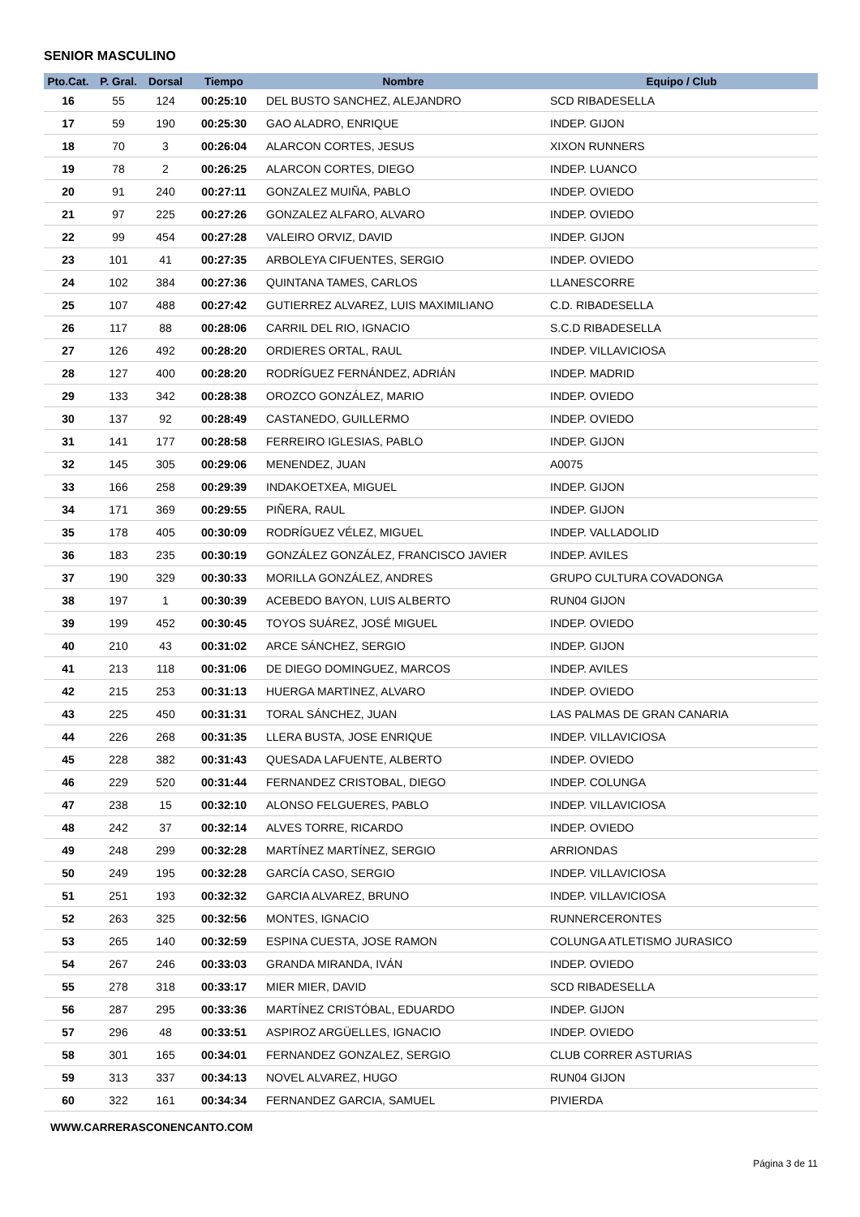SENIOR MASCULINO
| Pto.Cat. | P. Gral. | Dorsal | Tiempo | Nombre | Equipo / Club |
| --- | --- | --- | --- | --- | --- |
| 16 | 55 | 124 | 00:25:10 | DEL BUSTO SANCHEZ, ALEJANDRO | SCD RIBADESELLA |
| 17 | 59 | 190 | 00:25:30 | GAO ALADRO, ENRIQUE | INDEP. GIJON |
| 18 | 70 | 3 | 00:26:04 | ALARCON CORTES, JESUS | XIXON RUNNERS |
| 19 | 78 | 2 | 00:26:25 | ALARCON CORTES, DIEGO | INDEP. LUANCO |
| 20 | 91 | 240 | 00:27:11 | GONZALEZ MUIÑA, PABLO | INDEP. OVIEDO |
| 21 | 97 | 225 | 00:27:26 | GONZALEZ ALFARO, ALVARO | INDEP. OVIEDO |
| 22 | 99 | 454 | 00:27:28 | VALEIRO ORVIZ, DAVID | INDEP. GIJON |
| 23 | 101 | 41 | 00:27:35 | ARBOLEYA CIFUENTES, SERGIO | INDEP. OVIEDO |
| 24 | 102 | 384 | 00:27:36 | QUINTANA TAMES, CARLOS | LLANESCORRE |
| 25 | 107 | 488 | 00:27:42 | GUTIERREZ ALVAREZ, LUIS MAXIMILIANO | C.D. RIBADESELLA |
| 26 | 117 | 88 | 00:28:06 | CARRIL DEL RIO, IGNACIO | S.C.D RIBADESELLA |
| 27 | 126 | 492 | 00:28:20 | ORDIERES ORTAL, RAUL | INDEP. VILLAVICIOSA |
| 28 | 127 | 400 | 00:28:20 | RODRÍGUEZ FERNÁNDEZ, ADRIÁN | INDEP. MADRID |
| 29 | 133 | 342 | 00:28:38 | OROZCO GONZÁLEZ, MARIO | INDEP. OVIEDO |
| 30 | 137 | 92 | 00:28:49 | CASTANEDO, GUILLERMO | INDEP. OVIEDO |
| 31 | 141 | 177 | 00:28:58 | FERREIRO IGLESIAS, PABLO | INDEP. GIJON |
| 32 | 145 | 305 | 00:29:06 | MENENDEZ, JUAN | A0075 |
| 33 | 166 | 258 | 00:29:39 | INDAKOETXEA, MIGUEL | INDEP. GIJON |
| 34 | 171 | 369 | 00:29:55 | PIÑERA, RAUL | INDEP. GIJON |
| 35 | 178 | 405 | 00:30:09 | RODRÍGUEZ VÉLEZ, MIGUEL | INDEP. VALLADOLID |
| 36 | 183 | 235 | 00:30:19 | GONZÁLEZ GONZÁLEZ, FRANCISCO JAVIER | INDEP. AVILES |
| 37 | 190 | 329 | 00:30:33 | MORILLA GONZÁLEZ, ANDRES | GRUPO CULTURA COVADONGA |
| 38 | 197 | 1 | 00:30:39 | ACEBEDO BAYON, LUIS ALBERTO | RUN04 GIJON |
| 39 | 199 | 452 | 00:30:45 | TOYOS SUÁREZ, JOSÉ MIGUEL | INDEP. OVIEDO |
| 40 | 210 | 43 | 00:31:02 | ARCE SÁNCHEZ, SERGIO | INDEP. GIJON |
| 41 | 213 | 118 | 00:31:06 | DE DIEGO DOMINGUEZ, MARCOS | INDEP. AVILES |
| 42 | 215 | 253 | 00:31:13 | HUERGA MARTINEZ, ALVARO | INDEP. OVIEDO |
| 43 | 225 | 450 | 00:31:31 | TORAL SÁNCHEZ, JUAN | LAS PALMAS DE GRAN CANARIA |
| 44 | 226 | 268 | 00:31:35 | LLERA BUSTA, JOSE ENRIQUE | INDEP. VILLAVICIOSA |
| 45 | 228 | 382 | 00:31:43 | QUESADA LAFUENTE, ALBERTO | INDEP. OVIEDO |
| 46 | 229 | 520 | 00:31:44 | FERNANDEZ CRISTOBAL, DIEGO | INDEP. COLUNGA |
| 47 | 238 | 15 | 00:32:10 | ALONSO FELGUERES, PABLO | INDEP. VILLAVICIOSA |
| 48 | 242 | 37 | 00:32:14 | ALVES TORRE, RICARDO | INDEP. OVIEDO |
| 49 | 248 | 299 | 00:32:28 | MARTÍNEZ MARTÍNEZ, SERGIO | ARRIONDAS |
| 50 | 249 | 195 | 00:32:28 | GARCÍA CASO, SERGIO | INDEP. VILLAVICIOSA |
| 51 | 251 | 193 | 00:32:32 | GARCIA ALVAREZ, BRUNO | INDEP. VILLAVICIOSA |
| 52 | 263 | 325 | 00:32:56 | MONTES, IGNACIO | RUNNERCERONTES |
| 53 | 265 | 140 | 00:32:59 | ESPINA CUESTA, JOSE RAMON | COLUNGA ATLETISMO JURASICO |
| 54 | 267 | 246 | 00:33:03 | GRANDA MIRANDA, IVÁN | INDEP. OVIEDO |
| 55 | 278 | 318 | 00:33:17 | MIER MIER, DAVID | SCD RIBADESELLA |
| 56 | 287 | 295 | 00:33:36 | MARTÍNEZ CRISTÓBAL, EDUARDO | INDEP. GIJON |
| 57 | 296 | 48 | 00:33:51 | ASPIROZ ARGÜELLES, IGNACIO | INDEP. OVIEDO |
| 58 | 301 | 165 | 00:34:01 | FERNANDEZ GONZALEZ, SERGIO | CLUB CORRER ASTURIAS |
| 59 | 313 | 337 | 00:34:13 | NOVEL ALVAREZ, HUGO | RUN04 GIJON |
| 60 | 322 | 161 | 00:34:34 | FERNANDEZ GARCIA, SAMUEL | PIVIERDA |
WWW.CARRERASCONENCANTO.COM
Página 3 de 11